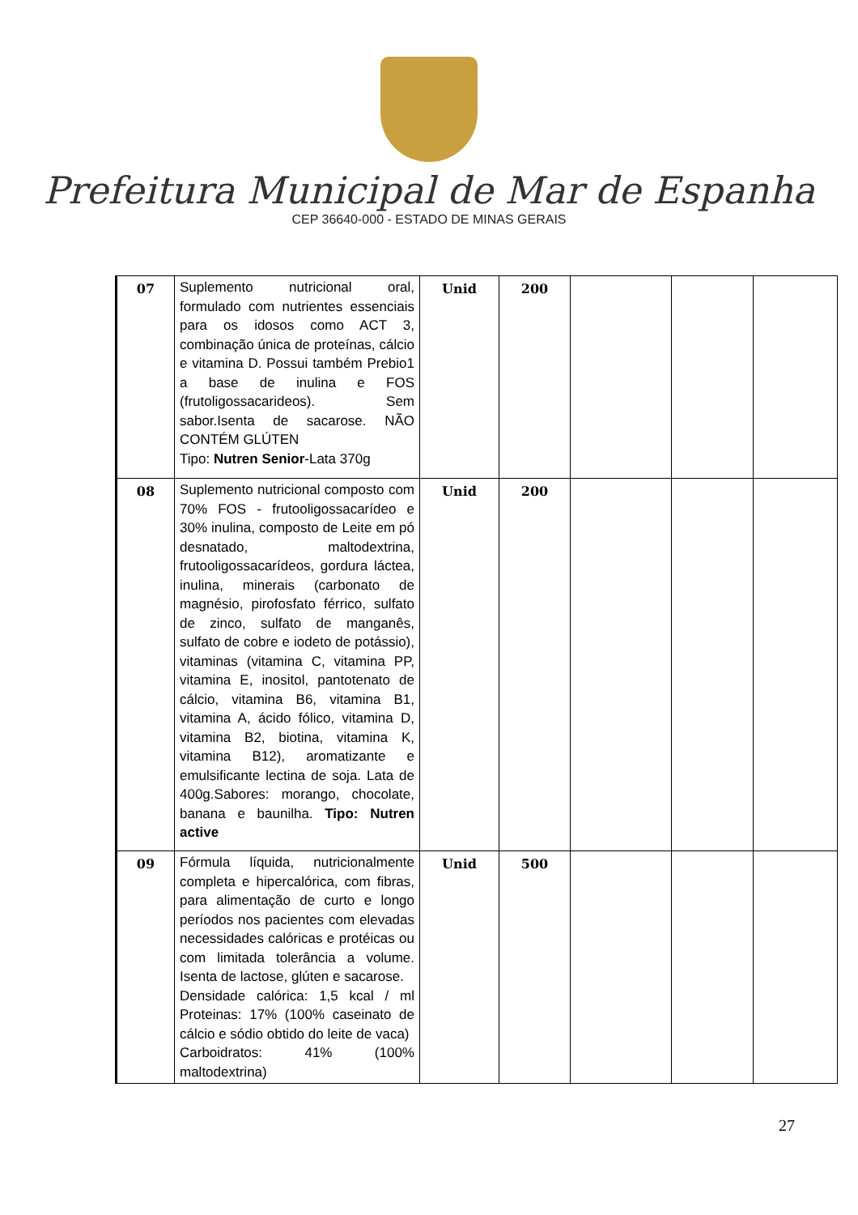Prefeitura Municipal de Mar de Espanha
CEP 36640-000 - ESTADO DE MINAS GERAIS
| 07 | Suplemento nutricional oral, formulado com nutrientes essenciais para os idosos como ACT 3, combinação única de proteínas, cálcio e vitamina D. Possui também Prebio1 a base de inulina e FOS (frutoligossacarideos). Sem sabor.Isenta de sacarose. NÃO CONTÉM GLÚTEN Tipo: Nutren Senior -Lata 370g | Unid | 200 | | | |
| 08 | Suplemento nutricional composto com 70% FOS - frutooligossacarídeo e 30% inulina, composto de Leite em pó desnatado, maltodextrina, frutooligossacarídeos, gordura láctea, inulina, minerais (carbonato de magnésio, pirofosfato férrico, sulfato de zinco, sulfato de manganês, sulfato de cobre e iodeto de potássio), vitaminas (vitamina C, vitamina PP, vitamina E, inositol, pantotenato de cálcio, vitamina B6, vitamina B1, vitamina A, ácido fólico, vitamina D, vitamina B2, biotina, vitamina K, vitamina B12), aromatizante e emulsificante lectina de soja. Lata de 400g.Sabores: morango, chocolate, banana e baunilha. Tipo: Nutren active | Unid | 200 | | | |
| 09 | Fórmula líquida, nutricionalmente completa e hipercalórica, com fibras, para alimentação de curto e longo períodos nos pacientes com elevadas necessidades calóricas e protéicas ou com limitada tolerância a volume. Isenta de lactose, glúten e sacarose. Densidade calórica: 1,5 kcal / ml Proteinas: 17% (100% caseinato de cálcio e sódio obtido do leite de vaca) Carboidratos: 41% (100% maltodextrina) | Unid | 500 | | | |
27